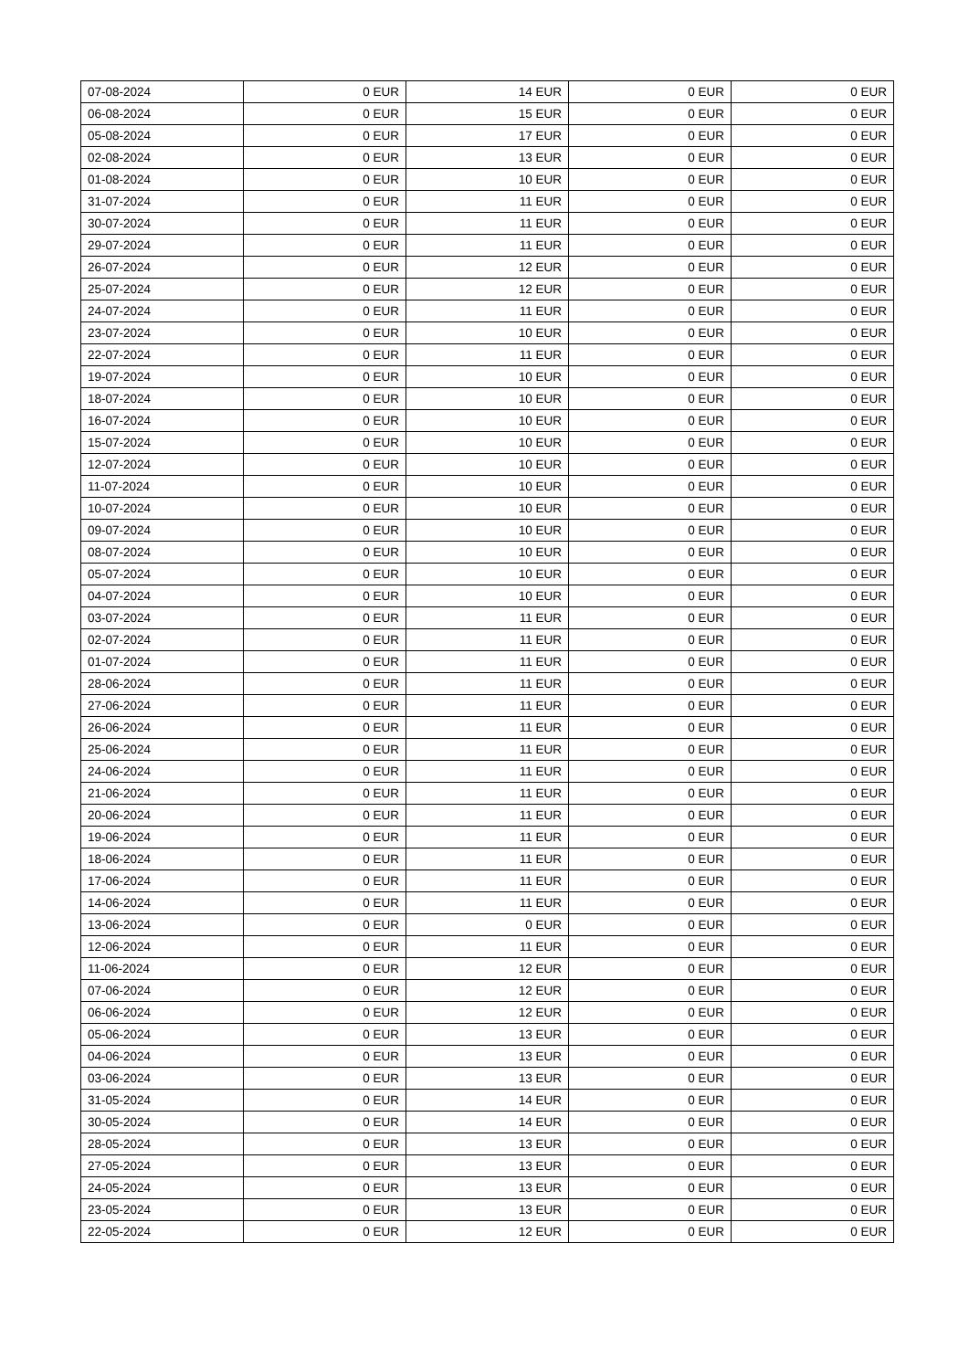| 07-08-2024 | 0 EUR | 14 EUR | 0 EUR | 0 EUR |
| 06-08-2024 | 0 EUR | 15 EUR | 0 EUR | 0 EUR |
| 05-08-2024 | 0 EUR | 17 EUR | 0 EUR | 0 EUR |
| 02-08-2024 | 0 EUR | 13 EUR | 0 EUR | 0 EUR |
| 01-08-2024 | 0 EUR | 10 EUR | 0 EUR | 0 EUR |
| 31-07-2024 | 0 EUR | 11 EUR | 0 EUR | 0 EUR |
| 30-07-2024 | 0 EUR | 11 EUR | 0 EUR | 0 EUR |
| 29-07-2024 | 0 EUR | 11 EUR | 0 EUR | 0 EUR |
| 26-07-2024 | 0 EUR | 12 EUR | 0 EUR | 0 EUR |
| 25-07-2024 | 0 EUR | 12 EUR | 0 EUR | 0 EUR |
| 24-07-2024 | 0 EUR | 11 EUR | 0 EUR | 0 EUR |
| 23-07-2024 | 0 EUR | 10 EUR | 0 EUR | 0 EUR |
| 22-07-2024 | 0 EUR | 11 EUR | 0 EUR | 0 EUR |
| 19-07-2024 | 0 EUR | 10 EUR | 0 EUR | 0 EUR |
| 18-07-2024 | 0 EUR | 10 EUR | 0 EUR | 0 EUR |
| 16-07-2024 | 0 EUR | 10 EUR | 0 EUR | 0 EUR |
| 15-07-2024 | 0 EUR | 10 EUR | 0 EUR | 0 EUR |
| 12-07-2024 | 0 EUR | 10 EUR | 0 EUR | 0 EUR |
| 11-07-2024 | 0 EUR | 10 EUR | 0 EUR | 0 EUR |
| 10-07-2024 | 0 EUR | 10 EUR | 0 EUR | 0 EUR |
| 09-07-2024 | 0 EUR | 10 EUR | 0 EUR | 0 EUR |
| 08-07-2024 | 0 EUR | 10 EUR | 0 EUR | 0 EUR |
| 05-07-2024 | 0 EUR | 10 EUR | 0 EUR | 0 EUR |
| 04-07-2024 | 0 EUR | 10 EUR | 0 EUR | 0 EUR |
| 03-07-2024 | 0 EUR | 11 EUR | 0 EUR | 0 EUR |
| 02-07-2024 | 0 EUR | 11 EUR | 0 EUR | 0 EUR |
| 01-07-2024 | 0 EUR | 11 EUR | 0 EUR | 0 EUR |
| 28-06-2024 | 0 EUR | 11 EUR | 0 EUR | 0 EUR |
| 27-06-2024 | 0 EUR | 11 EUR | 0 EUR | 0 EUR |
| 26-06-2024 | 0 EUR | 11 EUR | 0 EUR | 0 EUR |
| 25-06-2024 | 0 EUR | 11 EUR | 0 EUR | 0 EUR |
| 24-06-2024 | 0 EUR | 11 EUR | 0 EUR | 0 EUR |
| 21-06-2024 | 0 EUR | 11 EUR | 0 EUR | 0 EUR |
| 20-06-2024 | 0 EUR | 11 EUR | 0 EUR | 0 EUR |
| 19-06-2024 | 0 EUR | 11 EUR | 0 EUR | 0 EUR |
| 18-06-2024 | 0 EUR | 11 EUR | 0 EUR | 0 EUR |
| 17-06-2024 | 0 EUR | 11 EUR | 0 EUR | 0 EUR |
| 14-06-2024 | 0 EUR | 11 EUR | 0 EUR | 0 EUR |
| 13-06-2024 | 0 EUR | 0 EUR | 0 EUR | 0 EUR |
| 12-06-2024 | 0 EUR | 11 EUR | 0 EUR | 0 EUR |
| 11-06-2024 | 0 EUR | 12 EUR | 0 EUR | 0 EUR |
| 07-06-2024 | 0 EUR | 12 EUR | 0 EUR | 0 EUR |
| 06-06-2024 | 0 EUR | 12 EUR | 0 EUR | 0 EUR |
| 05-06-2024 | 0 EUR | 13 EUR | 0 EUR | 0 EUR |
| 04-06-2024 | 0 EUR | 13 EUR | 0 EUR | 0 EUR |
| 03-06-2024 | 0 EUR | 13 EUR | 0 EUR | 0 EUR |
| 31-05-2024 | 0 EUR | 14 EUR | 0 EUR | 0 EUR |
| 30-05-2024 | 0 EUR | 14 EUR | 0 EUR | 0 EUR |
| 28-05-2024 | 0 EUR | 13 EUR | 0 EUR | 0 EUR |
| 27-05-2024 | 0 EUR | 13 EUR | 0 EUR | 0 EUR |
| 24-05-2024 | 0 EUR | 13 EUR | 0 EUR | 0 EUR |
| 23-05-2024 | 0 EUR | 13 EUR | 0 EUR | 0 EUR |
| 22-05-2024 | 0 EUR | 12 EUR | 0 EUR | 0 EUR |